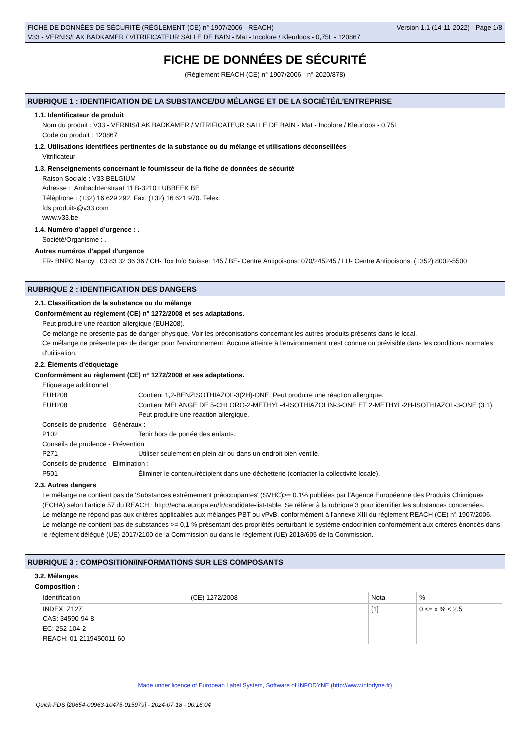FICHE DE DONNÉES DE SÉCURITÉ (RÈGLEMENT (CE) n° 1907/2006 - REACH) Version 1.1 (14-11-2022) - Page 1/8
V33 - VERNIS/LAK BADKAMER / VITRIFICATEUR SALLE DE BAIN - Mat - Incolore / Kleurloos - 0,75L - 120867
FICHE DE DONNÉES DE SÉCURITÉ
(Règlement REACH (CE) n° 1907/2006 - n° 2020/878)
RUBRIQUE 1 : IDENTIFICATION DE LA SUBSTANCE/DU MÉLANGE ET DE LA SOCIÉTÉ/L’ENTREPRISE
1.1. Identificateur de produit
Nom du produit : V33 - VERNIS/LAK BADKAMER / VITRIFICATEUR SALLE DE BAIN - Mat - Incolore / Kleurloos - 0,75L
Code du produit : 120867
1.2. Utilisations identifiées pertinentes de la substance ou du mélange et utilisations déconseillées
Vitrificateur
1.3. Renseignements concernant le fournisseur de la fiche de données de sécurité
Raison Sociale : V33 BELGIUM
Adresse : .Ambachtenstraat 11 B-3210 LUBBEEK BE
Téléphone : (+32) 16 629 292. Fax: (+32) 16 621 970. Telex: .
fds.produits@v33.com
www.v33.be
1.4. Numéro d’appel d’urgence : .
Société/Organisme : .
Autres numéros d'appel d'urgence
FR- BNPC Nancy : 03 83 32 36 36 / CH- Tox Info Suisse: 145 / BE- Centre Antipoisons: 070/245245 / LU- Centre Antipoisons: (+352) 8002-5500
RUBRIQUE 2 : IDENTIFICATION DES DANGERS
2.1. Classification de la substance ou du mélange
Conformément au règlement (CE) n° 1272/2008 et ses adaptations.
Peut produire une réaction allergique (EUH208).
Ce mélange ne présente pas de danger physique. Voir les préconisations concernant les autres produits présents dans le local.
Ce mélange ne présente pas de danger pour l'environnement. Aucune atteinte à l'environnement n'est connue ou prévisible dans les conditions normales d'utilisation.
2.2. Éléments d’étiquetage
Conformément au règlement (CE) n° 1272/2008 et ses adaptations.
Etiquetage additionnel :
EUH208 Contient 1,2-BENZISOTHIAZOL-3(2H)-ONE. Peut produire une réaction allergique.
EUH208 Contient MÉLANGE DE 5-CHLORO-2-METHYL-4-ISOTHIAZOLIN-3-ONE ET 2-METHYL-2H-ISOTHIAZOL-3-ONE (3:1). Peut produire une réaction allergique.
Conseils de prudence - Généraux :
P102 Tenir hors de portée des enfants.
Conseils de prudence - Prévention :
P271 Utiliser seulement en plein air ou dans un endroit bien ventilé.
Conseils de prudence - Elimination :
P501 Éliminer le contenu/récipient dans une déchetterie (contacter la collectivité locale).
2.3. Autres dangers
Le mélange ne contient pas de 'Substances extrêmement préoccupantes' (SVHC)>= 0.1% publiées par l’Agence Européenne des Produits Chimiques (ECHA) selon l’article 57 du REACH : http://echa.europa.eu/fr/candidate-list-table. Se référer à la rubrique 3 pour identifier les substances concernées.
Le mélange ne répond pas aux critères applicables aux mélanges PBT ou vPvB, conformément à l'annexe XIII du règlement REACH (CE) n° 1907/2006.
Le mélange ne contient pas de substances >= 0,1 % présentant des propriétés perturbant le système endocrinien conformément aux critères énoncés dans le règlement délégué (UE) 2017/2100 de la Commission ou dans le règlement (UE) 2018/605 de la Commission.
RUBRIQUE 3 : COMPOSITION/INFORMATIONS SUR LES COMPOSANTS
3.2. Mélanges
Composition :
| Identification | (CE) 1272/2008 | Nota | % |
| INDEX: Z127 CAS: 34590-94-8 EC: 252-104-2 REACH: 01-2119450011-60 | | [1] | 0 <= x % < 2.5 |
Made under licence of European Label System, Software of INFODYNE (http://www.infodyne.fr)
Quick-FDS [20654-00963-10475-015979] - 2024-07-18 - 00:16:04